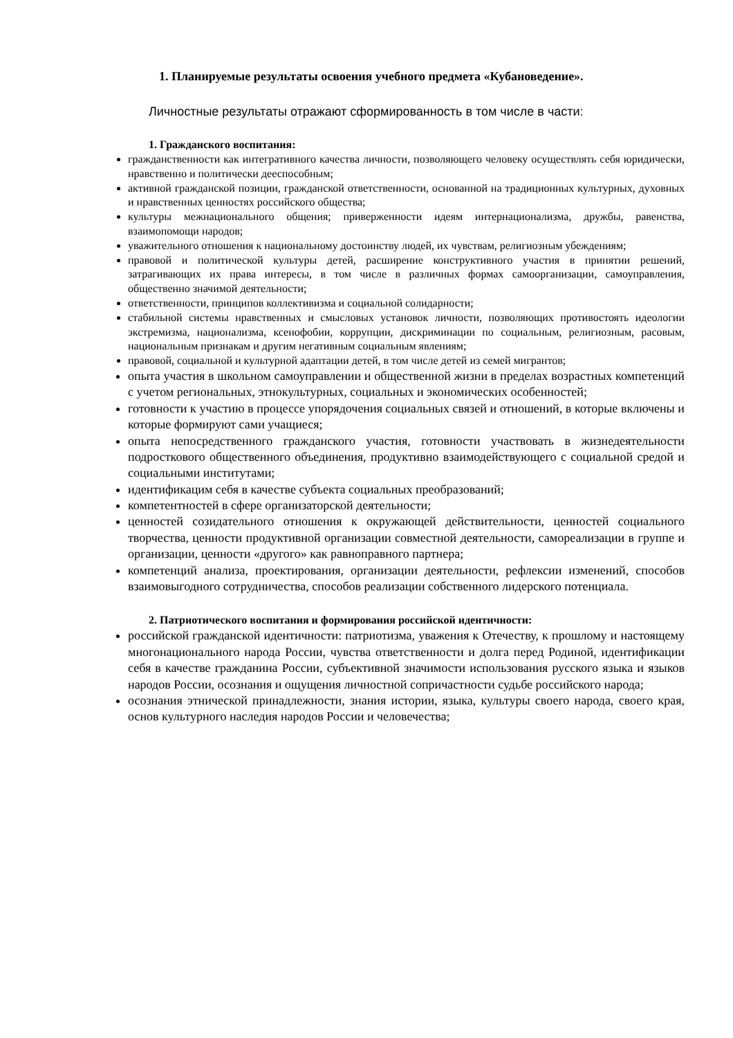1. Планируемые результаты освоения учебного предмета «Кубановедение».
Личностные результаты отражают сформированность в том числе в части:
1. Гражданского воспитания:
гражданственности как интегративного качества личности, позволяющего человеку осуществлять себя юридически, нравственно и политически дееспособным;
активной гражданской позиции, гражданской ответственности, основанной на традиционных культурных, духовных и нравственных ценностях российского общества;
культуры межнационального общения; приверженности идеям интернационализма, дружбы, равенства, взаимопомощи народов;
уважительного отношения к национальному достоинству людей, их чувствам, религиозным убеждениям;
правовой и политической культуры детей, расширение конструктивного участия в принятии решений, затрагивающих их права интересы, в том числе в различных формах самоорганизации, самоуправления, общественно значимой деятельности;
ответственности, принципов коллективизма и социальной солидарности;
стабильной системы нравственных и смысловых установок личности, позволяющих противостоять идеологии экстремизма, национализма, ксенофобии, коррупции, дискриминации по социальным, религиозным, расовым, национальным признакам и другим негативным социальным явлениям;
правовой, социальной и культурной адаптации детей, в том числе детей из семей мигрантов;
опыта участия в школьном самоуправлении и общественной жизни в пределах возрастных компетенций с учетом региональных, этнокультурных, социальных и экономических особенностей;
готовности к участию в процессе упорядочения социальных связей и отношений, в которые включены и которые формируют сами учащиеся;
опыта непосредственного гражданского участия, готовности участвовать в жизнедеятельности подросткового общественного объединения, продуктивно взаимодействующего с социальной средой и социальными институтами;
идентификацим себя в качестве субъекта социальных преобразований;
компетентностей в сфере организаторской деятельности;
ценностей созидательного отношения к окружающей действительности, ценностей социального творчества, ценности продуктивной организации совместной деятельности, самореализации в группе и организации, ценности «другого» как равноправного партнера;
компетенций анализа, проектирования, организации деятельности, рефлексии изменений, способов взаимовыгодного сотрудничества, способов реализации собственного лидерского потенциала.
2. Патриотического воспитания и формирования российской идентичности:
российской гражданской идентичности: патриотизма, уважения к Отечеству, к прошлому и настоящему многонационального народа России, чувства ответственности и долга перед Родиной, идентификации себя в качестве гражданина России, субъективной значимости использования русского языка и языков народов России, осознания и ощущения личностной сопричастности судьбе российского народа;
осознания этнической принадлежности, знания истории, языка, культуры своего народа, своего края, основ культурного наследия народов России и человечества;